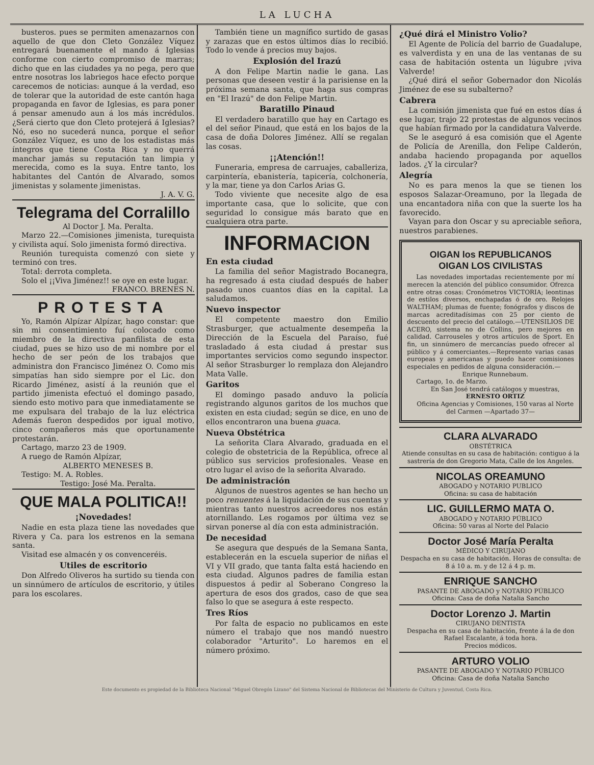LA LUCHA
busteros. pues se permiten amenazarnos con aquello de que don Cleto González Víquez entregará buenamente el mando á Iglesias conforme con cierto compromiso de marras; dicho que en las ciudades ya no pega, pero que entre nosotras los labriegos hace efecto porque carecemos de noticias: aunque á la verdad, eso de tolerar que la autoridad de este cantón haga propaganda en favor de Iglesias, es para poner á pensar amenudo aun á los más incrédulos. ¿Será cierto que don Cleto protejerá á Iglesias? Nó, eso no sucederá nunca, porque el señor González Víquez, es uno de los estadistas más íntegros que tiene Costa Rica y no querrá manchar jamás su reputación tan limpia y merecida, como es la suya. Entre tanto, los habitantes del Cantón de Alvarado, somos jimenistas y solamente jimenistas.
J. A. V. G.
Telegrama del Corralillo
Al Doctor J. Ma. Peralta.
Marzo 22.—Comisiones jimenista, turequista y civilista aquí. Solo jimenista formó directiva.
Reunión turequista comenzó con siete y terminó con tres.
Total: derrota completa.
Solo el ¡¡Viva Jiménez!! se oye en este lugar.
FRANCO. BRENES N.
PROTESTA
Yo, Ramón Alpízar Alpízar, hago constar: que sin mi consentimiento fuí colocado como miembro de la directiva panfilista de esta ciudad, pues se hizo uso de mi nombre por el hecho de ser peón de los trabajos que administra don Francisco Jiménez O. Como mis simpatías han sido siempre por el Lic. don Ricardo Jiménez, asistí á la reunión que el partido jimenista efectuó el domingo pasado, siendo esto motivo para que inmediatamente se me expulsara del trabajo de la luz eléctrica Además fueron despedidos por igual motivo, cinco compañeros más que oportunamente protestarán.
Cartago, marzo 23 de 1909.
A ruego de Ramón Alpízar,
ALBERTO MENESES B.
Testigo: M. A. Robles.
Testigo: José Ma. Peralta.
QUE MALA POLITICA!!
¡Novedades!
Nadie en esta plaza tiene las novedades que Rivera y Ca. para los estrenos en la semana santa.
Visitad ese almacén y os convenceréis.
Utiles de escritorio
Don Alfredo Oliveros ha surtido su tienda con un sinnúmero de artículos de escritorio, y útiles para los escolares.
También tiene un magnífico surtido de gasas y zarazas que en estos últimos días lo recibió. Todo lo vende á precios muy bajos.
Explosión del Irazú
A don Felipe Martin nadie le gana. Las personas que deseen vestir á la parisiense en la próxima semana santa, que haga sus compras en "El Irazú" de don Felipe Martin.
Baratillo Pinaud
El verdadero baratillo que hay en Cartago es el del señor Pinaud, que está en los bajos de la casa de doña Dolores Jiménez. Allí se regalan las cosas.
¡¡Atención!!
Funeraria, empresa de carruajes, caballeriza, carpintería, ebanistería, tapicería, colchonería, y la mar, tiene ya don Carlos Arias G.
Todo viviente que necesite algo de esa importante casa, que lo solicite, que con seguridad lo consigue más barato que en cualquiera otra parte.
INFORMACION
En esta ciudad
La familia del señor Magistrado Bocanegra, ha regresado á esta ciudad después de haber pasado unos cuantos días en la capital. La saludamos.
Nuevo inspector
El competente maestro don Emilio Strasburger, que actualmente desempeña la Dirección de la Escuela del Paraíso, fué trasladado á esta ciudad á prestar sus importantes servicios como segundo inspector. Al señor Strasburger lo remplaza don Alejandro Mata Valle.
Garitos
El domingo pasado anduvo la policía registrando algunos garitos de los muchos que existen en esta ciudad; según se dice, en uno de ellos encontraron una buena guaca.
Nueva Obstétrica
La señorita Clara Alvarado, graduada en el colegio de obstetricia de la República, ofrece al público sus servicios profesionales. Vease en otro lugar el aviso de la señorita Alvarado.
De administración
Algunos de nuestros agentes se han hecho un poco renuentes á la liquidación de sus cuentas y mientras tanto nuestros acreedores nos están atornillando. Les rogamos por última vez se sirvan ponerse al día con esta administración.
De necesidad
Se asegura que después de la Semana Santa, establecerán en la escuela superior de niñas el VI y VII grado, que tanta falta está haciendo en esta ciudad. Algunos padres de familia estan dispuestos á pedir al Soberano Congreso la apertura de esos dos grados, caso de que sea falso lo que se asegura á este respecto.
Tres Ríos
Por falta de espacio no publicamos en este número el trabajo que nos mandó nuestro colaborador "Arturito". Lo haremos en el número próximo.
¿Qué dirá el Ministro Volio?
El Agente de Policía del barrio de Guadalupe, es valverdista y en una de las ventanas de su casa de habitación ostenta un lúgubre ¡viva Valverde!
¿Qué dirá el señor Gobernador don Nicolás Jiménez de ese su subalterno?
Cabrera
La comisión jimenista que fué en estos días á ese lugar, trajo 22 protestas de algunos vecinos que habían firmado por la candidatura Valverde.
Se le aseguró á esa comisión que el Agente de Policía de Arenilla, don Felipe Calderón, andaba haciendo propaganda por aquellos lados. ¿Y la circular?
Alegría
No es para menos la que se tienen los esposos Salazar-Oreamuno, por la llegada de una encantadora niña con que la suerte los ha favorecido.
Vayan para don Oscar y su apreciable señora, nuestros parabienes.
OIGAN los REPUBLICANOS
OIGAN LOS CIVILISTAS
Las novedades importadas recientemente por mí merecen la atención del público consumidor. Ofrezca entre otras cosas: Cronómetros VICTORIA; leontinas de estilos diversos, enchapadas ó de oro. Relojes WALTHAM; plumas de fuente; fonógrafos y discos de marcas acreditadísimas con 25 por ciento de descuento del precio del catálogo.—UTENSILIOS DE ACERO, sistema no de Collins, pero mejores en calidad. Carrouseles y otros artículos de Sport. En fin, un sinnúmero de mercancías puedo ofrecer al público y á comerciantes.—Represento varias casas europeas y americanas y puedo hacer comisiones especiales en pedidos de alguna consideración.—
Enrique Runnebaum.
Cartago, 1o. de Marzo.
En San José tendrá catálogos y muestras,
ERNESTO ORTIZ
Oficina Agencias y Comisiones, 150 varas al Norte del Carmen —Apartado 37—
CLARA ALVARADO
OBSTÉTRICA
Atiende consultas en su casa de habitación: contiguo á la sastrería de don Gregorio Mata, Calle de los Angeles.
NICOLAS OREAMUNO
ABOGADO y NOTARIO PUBLICO
Oficina: su casa de habitación
LIC. GUILLERMO MATA O.
ABOGADO y NOTARIO PÚBLICO
Oficina: 50 varas al Norte del Palacio
Doctor José María Peralta
MÉDICO Y CIRUJANO
Despacha en su casa de habitación. Horas de consulta: de 8 á 10 a. m. y de 12 á 4 p. m.
ENRIQUE SANCHO
PASANTE DE ABOGADO y NOTARIO PÚBLICO
Oficina: Casa de doña Natalia Sancho
Doctor Lorenzo J. Martin
CIRUJANO DENTISTA
Despacha en su casa de habitación, frente á la de don Rafael Escalante, á toda hora.
Precios módicos.
ARTURO VOLIO
PASANTE DE ABOGADO Y NOTARIO PÚBLICO
Oficina: Casa de doña Natalia Sancho
Este documento es propiedad de la Biblioteca Nacional "Miguel Obregón Lizano" del Sistema Nacional de Bibliotecas del Ministerio de Cultura y Juventud, Costa Rica.